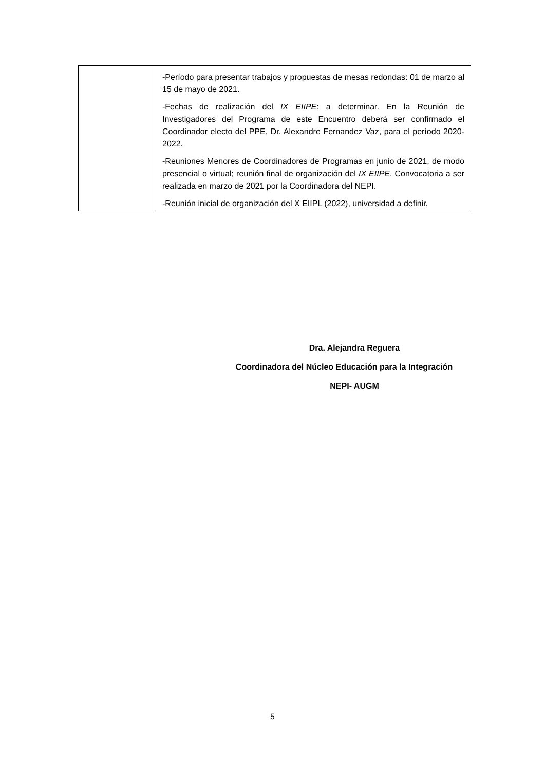| | -Período para presentar trabajos y propuestas de mesas redondas: 01 de marzo al 15 de mayo de 2021. -Fechas de realización del IX EIIPE : a determinar. En la Reunión de Investigadores del Programa de este Encuentro deberá ser confirmado el Coordinador electo del PPE, Dr. Alexandre Fernandez Vaz, para el período 2020-2022. -Reuniones Menores de Coordinadores de Programas en junio de 2021, de modo presencial o virtual; reunión final de organización del IX EIIPE . Convocatoria a ser realizada en marzo de 2021 por la Coordinadora del NEPI. -Reunión inicial de organización del X EIIPL (2022), universidad a definir. |
Dra. Alejandra Reguera
Coordinadora del Núcleo Educación para la Integración
NEPI- AUGM
5